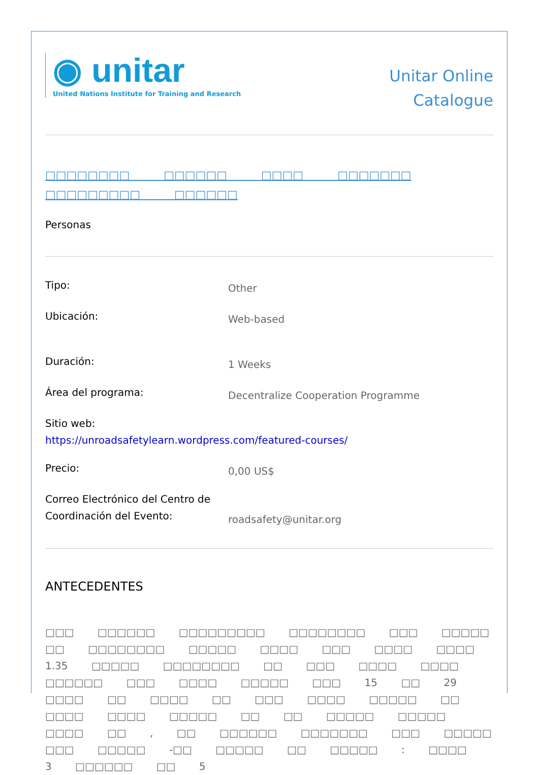◉ unitar
United Nations Institute for Training and Research
Unitar Online
Catalogue
□□□□□□□□ □□□□□□ □□□□ □□□□□□□
□□□□□□□□□ □□□□□□
Personas
Tipo:
Other
Ubicación:
Web-based
Duración:
1 Weeks
Área del programa:
Decentralize Cooperation Programme
Sitio web:
https://unroadsafetylearn.wordpress.com/featured-courses/
Precio:
0,00 US$
Correo Electrónico del Centro de Coordinación del Evento:
roadsafety@unitar.org
ANTECEDENTES
□□□ □□□□□□ □□□□□□□□□ □□□□□□□□ □□□ □□□□□ □□ □□□□□□□□ □□□□□ □□□□ □□□ □□□□ □□□□ 1.35 □□□□□ □□□□□□□□ □□ □□□ □□□□ □□□□ □□□□□□ □□□ □□□□ □□□□□ □□□ 15 □□ 29 □□□□ □□ □□□□ □□ □□□ □□□□ □□□□□ □□ □□□□ □□□□ □□□□□ □□ □□ □□□□□ □□□□□ □□□□ □□ , □□ □□□□□□ □□□□□□□ □□□ □□□□□ □□□ □□□□□ -□□ □□□□□ □□ □□□□□ : □□□□ 3 □□□□□□ □□ 5